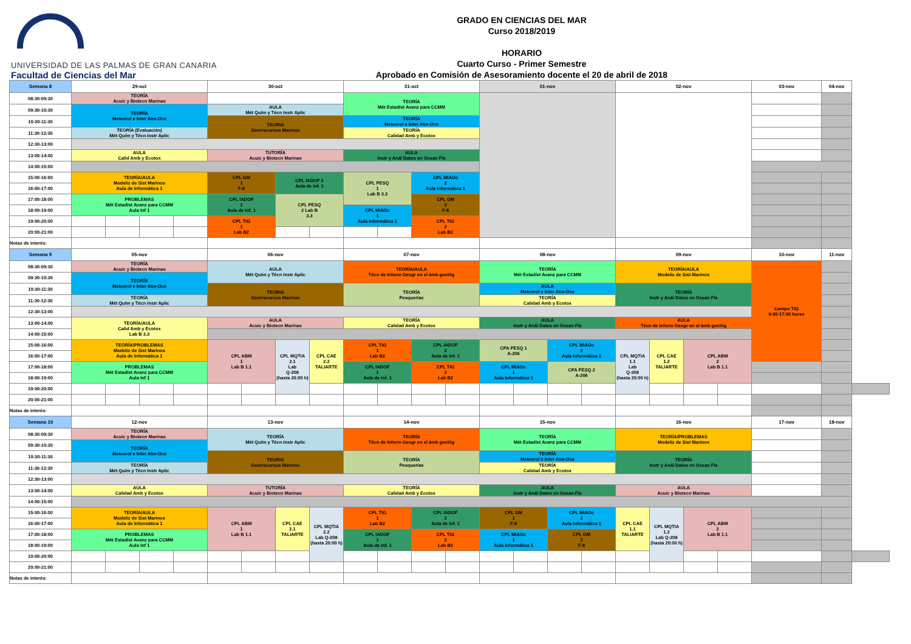UNIVERSIDAD DE LAS PALMAS DE GRAN CANARIA
Facultad de Ciencias del Mar
GRADO EN CIENCIAS DEL MAR
Curso 2018/2019
HORARIO
Cuarto Curso - Primer Semestre
Aprobado en Comisión de Asesoramiento docente el 20 de abril de 2018
| Semana 8 | 29-oct | | | | 30-oct | | | | 31-oct | | | | 01-nov | | | | 02-nov | | | | 03-nov | 04-nov | |
| --- | --- | --- | --- | --- | --- | --- | --- | --- | --- | --- | --- | --- | --- | --- | --- | --- | --- | --- | --- | --- | --- | --- | --- |
| 08:30-09:30 | TEORÍA Acuic y Biotecn Marinas | | | | | | | | TEORÍA Mét Estadíst Avanz para CCMM | | | | | | | | | | | | | | |
| 09:30-10:30 | TEORÍA Meteorol e Inter Atm-Oce | | | | AULA Mét Quím y Técn Instr Aplic | | | | | | | | | | | | | | | | | | |
| 10:30-11:30 | | | | | TEORIA Georrecursos Marinos | | | | TEORÍA Meteorol e Inter Atm-Oce | | | | | | | | | | | | | | |
| 11:30-12:30 | TEORÍA (Evaluación) Mét Quím y Técn Instr Aplic | | | | | | | | TEORÍA Calidad Amb y Ecotox | | | | | | | | | | | | | | |
| 12:30-13:00 | | | | | | | | | | | | | | | | | | | | | | | |
| 13:00-14:00 | AULA Calid Amb y Ecotox | | | | TUTORÍA Acuic y Biotecn Marinas | | | | AULA Instr y Anál Datos en Ocean Fís | | | | | | | | | | | | | | |
| 14:00-15:00 | | | | | | | | | | | | | | | | | | | | | | | |
| 15:00-16:00 | TEORÍA/AULA Modeliz de Sist Marinos Aula de Informática 1 | | | | CPL GM 1 F-8 | | CPL IADOF 2 Aula de Inf. 1 | | CPL PESQ 1 Lab B 3.3 | | CPL MIAOc 2 Aula Informática 1 | | | | | | | | | | | | |
| 16:00-17:00 | | | | | | | | | | | | | | | | | | | | | | | |
| 17:00-18:00 | PROBLEMAS Mét Estadíst Avanz para CCMM Aula Inf 1 | | | | CPL IADOF 1 Aula de Inf. 1 | | CPL PESQ 2 Lab B 3.3 | | | | CPL GM 2 F-8 | | | | | | | | | | | | |
| 18:00-19:00 | | | | | | | | | CPL MIAOc 1 Aula Informática 1 | | | | | | | | | | | | | | |
| 19:00-20:00 | | | | | CPL TIG 1 Lab B2 | | | | | | CPL TIG 2 Lab B2 | | | | | | | | | | | | |
| 20:00-21:00 | | | | | | | | | | | | | | | | | | | | | | | |
| Notas de interés: | | | | | | | | | | | | | | | | | | | | | | | |
| Semana 9 | 05-nov | | | | 06-nov | | | | 07-nov | | | | 08-nov | | | | 09-nov | | | | 10-nov | 11-nov | |
| 08:30-09:30 | TEORÍA Acuic y Biotecn Marinas | | | | AULA Mét Quím y Técn Instr Aplic | | | | TEORÍA/AULA Técn de Inform Geogr en el ámb geológ | | | | TEORÍA Mét Estadíst Avanz para CCMM | | | | TEORÍA/AULA Modeliz de Sist Marinos | | | | Campo TIG 9:00-17:00 horas | | |
| 09:30-10:30 | TEORÍA Meteorol e Inter Atm-Oce | | | | | | | | | | | | | | | | | | | | | | |
| 10:30-11:30 | | | | | TEORIA Georrecursos Marinos | | | | TEORÍA Pesquerías | | | | AULA Meteorol e Inter Atm-Oce | | | | TEORÍA Instr y Anál Datos en Ocean Fís | | | | | | |
| 11:30-12:30 | TEORÍA Mét Quím y Técn Instr Aplic | | | | | | | | | | | | TEORÍA Calidad Amb y Ecotox | | | | | | | | | | |
| 12:30-13:00 | | | | | | | | | | | | | | | | | | | | | | | |
| 13:00-14:00 | TEORÍA/AULA Calid Amb y Ecotox Lab B 3.3 | | | | AULA Acuic y Biotecn Marinas | | | | TEORÍA Calidad Amb y Ecotox | | | | AULA Instr y Anál Datos en Ocean Fís | | | | AULA Técn de Inform Geogr en el ámb geológ | | | | | | |
| 14:00-15:00 | | | | | | | | | | | | | | | | | | | | | | | |
| 15:00-16:00 | TEORÍA/PROBLEMAS Modeliz de Sist Marinos Aula de Informática 1 | | | | CPL ABM 1 Lab B 1.1 | | CPL MQTIA 2.1 Lab Q-208 (hasta 20:00 h) | CPL CAE 2.2 TALIARTE | CPL TIG 1 Lab B2 | | CPL IADOF 2 Aula de Inf. 1 | | CPA PESQ 1 A-206 | | CPL MIAOc 2 Aula Informática 1 | | CPL MQTIA 1.1 Lab Q-208 (hasta 20:00 h) | CPL CAE 1.2 TALIARTE | CPL ABM 2 Lab B 1.1 | | | | |
| 16:00-17:00 | | | | | | | | | | | | | | | | | | | | | | | |
| 17:00-18:00 | PROBLEMAS Mét Estadíst Avanz para CCMM Aula Inf 1 | | | | | | | | CPL IADOF 1 Aula de Inf. 1 | | CPL TIG 2 Lab B2 | | CPL MIAOc 1 Aula Informática 1 | | CPA PESQ 2 A-206 | | | | | | | | |
| 18:00-19:00 | | | | | | | | | | | | | | | | | | | | | | | |
| 19:00-20:00 | | | | | | | | | | | | | | | | | | | | | | | |
| 20:00-21:00 | | | | | | | | | | | | | | | | | | | | | | | |
| Notas de interés: | | | | | | | | | | | | | | | | | | | | | | | |
| Semana 10 | 12-nov | | | | 13-nov | | | | 14-nov | | | | 15-nov | | | | 16-nov | | | | 17-nov | 18-nov | |
| 08:30-09:30 | TEORÍA Acuic y Biotecn Marinas | | | | TEORÍA Mét Quím y Técn Instr Aplic | | | | TEORÍA Técn de Inform Geogr en el ámb geológ | | | | TEORÍA Mét Estadíst Avanz para CCMM | | | | TEORÍA/PROBLEMAS Modeliz de Sist Marinos | | | | | | |
| 09:30-10:30 | TEORÍA Meteorol e Inter Atm-Oce | | | | | | | | | | | | | | | | | | | | | | |
| 10:30-11:30 | | | | | TEORIA Georrecursos Marinos | | | | TEORÍA Pesquerías | | | | TEORÍA Meteorol e Inter Atm-Oce | | | | TEORÍA Instr y Anál Datos en Ocean Fís | | | | | | |
| 11:30-12:30 | TEORÍA Mét Quím y Técn Instr Aplic | | | | | | | | | | | | TEORÍA Calidad Amb y Ecotox | | | | | | | | | | |
| 12:30-13:00 | | | | | | | | | | | | | | | | | | | | | | | |
| 13:00-14:00 | AULA Calidad Amb y Ecotox | | | | TUTORÍA Acuic y Biotecn Marinas | | | | TEORÍA Calidad Amb y Ecotox | | | | AULA Instr y Anál Datos en Ocean Fís | | | | AULA Acuic y Biotecn Marinas | | | | | | |
| 14:00-15:00 | | | | | | | | | | | | | | | | | | | | | | | |
| 15:00-16:00 | TEORÍA/AULA Modeliz de Sist Marinos Aula de Informática 1 | | | | CPL ABM 1 Lab B 1.1 | | CPL CAE 2.1 TALIARTE | CPL MQTIA 2.2 Lab Q-208 (hasta 20:00 h) | CPL TIG 1 Lab B2 | | CPL IADOF 2 Aula de Inf. 1 | | CPL GM 1 F-8 | | CPL MIAOc 2 Aula Informática 1 | | CPL CAE 1.1 TALIARTE | CPL MQTIA 1.2 Lab Q-208 (hasta 20:00 h) | CPL ABM 2 Lab B 1.1 | | | | |
| 16:00-17:00 | | | | | | | | | | | | | | | | | | | | | | | |
| 17:00-18:00 | PROBLEMAS Mét Estadíst Avanz para CCMM Aula Inf 1 | | | | | | | | CPL IADOF 1 Aula de Inf. 1 | | CPL TIG 2 Lab B2 | | CPL MIAOc 1 Aula Informática 1 | | CPL GM 2 F-8 | | | | | | | | |
| 18:00-19:00 | | | | | | | | | | | | | | | | | | | | | | | |
| 19:00-20:00 | | | | | | | | | | | | | | | | | | | | | | | |
| 20:00-21:00 | | | | | | | | | | | | | | | | | | | | | | | |
| Notas de interés: | | | | | | | | | | | | | | | | | | | | | | | |